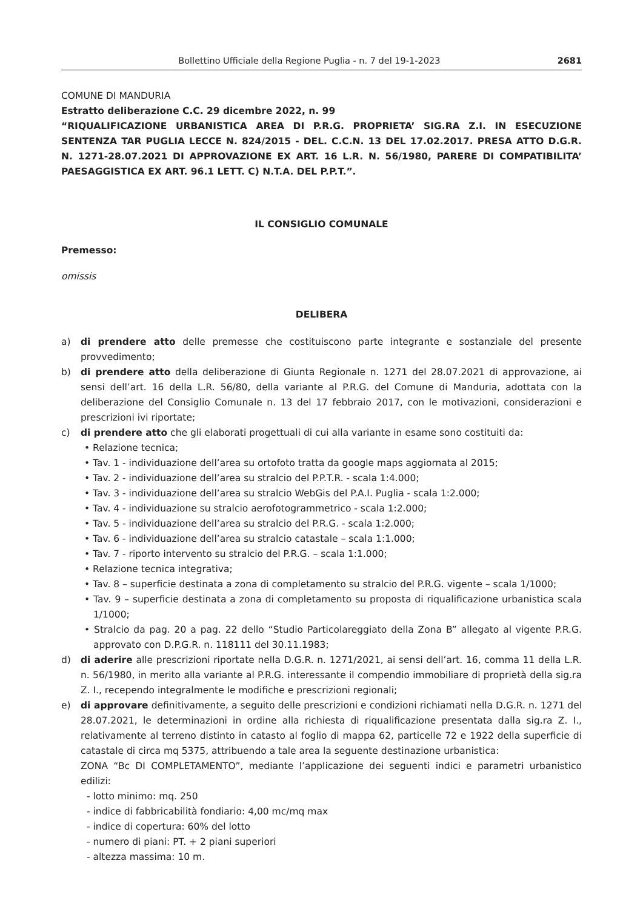Bollettino Ufficiale della Regione Puglia - n. 7 del 19-1-2023 2681
COMUNE DI MANDURIA
Estratto deliberazione C.C. 29 dicembre 2022, n. 99
“RIQUALIFICAZIONE URBANISTICA AREA DI P.R.G. PROPRIETA’ SIG.RA Z.I. IN ESECUZIONE SENTENZA TAR PUGLIA LECCE N. 824/2015 - DEL. C.C.N. 13 DEL 17.02.2017. PRESA ATTO D.G.R. N. 1271-28.07.2021 DI APPROVAZIONE EX ART. 16 L.R. N. 56/1980, PARERE DI COMPATIBILITA’ PAESAGGISTICA EX ART. 96.1 LETT. C) N.T.A. DEL P.P.T.”.
IL CONSIGLIO COMUNALE
Premesso:
omissis
DELIBERA
a) di prendere atto delle premesse che costituiscono parte integrante e sostanziale del presente provvedimento;
b) di prendere atto della deliberazione di Giunta Regionale n. 1271 del 28.07.2021 di approvazione, ai sensi dell’art. 16 della L.R. 56/80, della variante al P.R.G. del Comune di Manduria, adottata con la deliberazione del Consiglio Comunale n. 13 del 17 febbraio 2017, con le motivazioni, considerazioni e prescrizioni ivi riportate;
c) di prendere atto che gli elaborati progettuali di cui alla variante in esame sono costituiti da:
• Relazione tecnica;
• Tav. 1 - individuazione dell’area su ortofoto tratta da google maps aggiornata al 2015;
• Tav. 2 - individuazione dell’area su stralcio del P.P.T.R. - scala 1:4.000;
• Tav. 3 - individuazione dell’area su stralcio WebGis del P.A.I. Puglia - scala 1:2.000;
• Tav. 4 - individuazione su stralcio aerofotogrammetrico - scala 1:2.000;
• Tav. 5 - individuazione dell’area su stralcio del P.R.G. - scala 1:2.000;
• Tav. 6 - individuazione dell’area su stralcio catastale – scala 1:1.000;
• Tav. 7 - riporto intervento su stralcio del P.R.G. – scala 1:1.000;
• Relazione tecnica integrativa;
• Tav. 8 – superficie destinata a zona di completamento su stralcio del P.R.G. vigente – scala 1/1000;
• Tav. 9 – superficie destinata a zona di completamento su proposta di riqualificazione urbanistica scala 1/1000;
• Stralcio da pag. 20 a pag. 22 dello “Studio Particolareggiato della Zona B” allegato al vigente P.R.G. approvato con D.P.G.R. n. 118111 del 30.11.1983;
d) di aderire alle prescrizioni riportate nella D.G.R. n. 1271/2021, ai sensi dell’art. 16, comma 11 della L.R. n. 56/1980, in merito alla variante al P.R.G. interessante il compendio immobiliare di proprietà della sig.ra Z. I., recependo integralmente le modifiche e prescrizioni regionali;
e) di approvare definitivamente, a seguito delle prescrizioni e condizioni richiamati nella D.G.R. n. 1271 del 28.07.2021, le determinazioni in ordine alla richiesta di riqualificazione presentata dalla sig.ra Z. I., relativamente al terreno distinto in catasto al foglio di mappa 62, particelle 72 e 1922 della superficie di catastale di circa mq 5375, attribuendo a tale area la seguente destinazione urbanistica:
ZONA “Bc DI COMPLETAMENTO”, mediante l’applicazione dei seguenti indici e parametri urbanistico edilizi:
- lotto minimo: mq. 250
- indice di fabbricabilità fondiario: 4,00 mc/mq max
- indice di copertura: 60% del lotto
- numero di piani: PT. + 2 piani superiori
- altezza massima: 10 m.